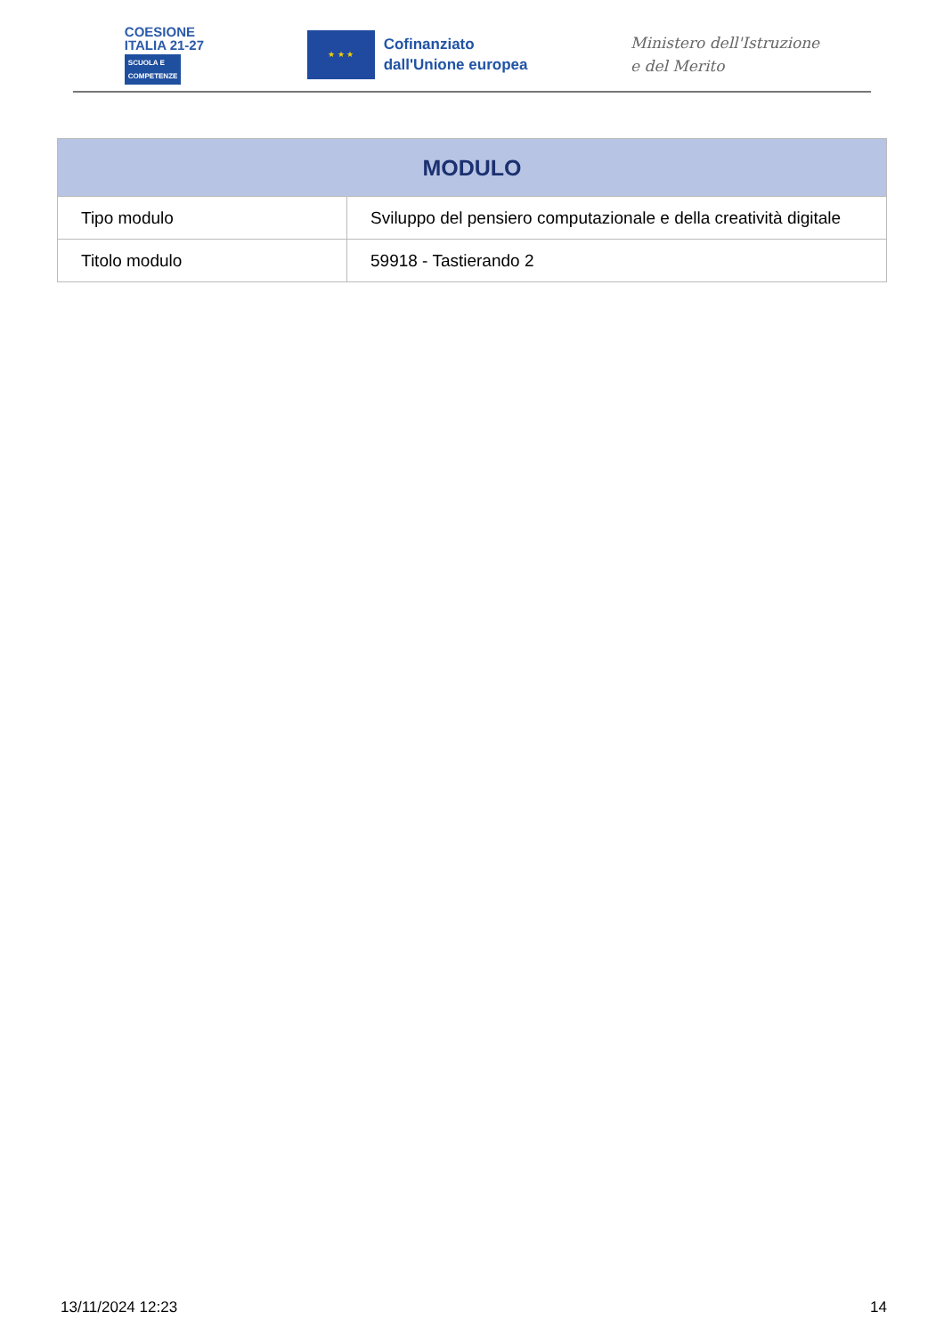COESIONE
ITALIA 21-27
SCUOLA E
COMPETENZE
★ ★ ★
Cofinanziato
dall'Unione europea
Ministero dell'Istruzione
e del Merito
| MODULO | |
| --- | --- |
| Tipo modulo | Sviluppo del pensiero computazionale e della creatività digitale |
| Titolo modulo | 59918 - Tastierando 2 |
13/11/2024 12:23 14